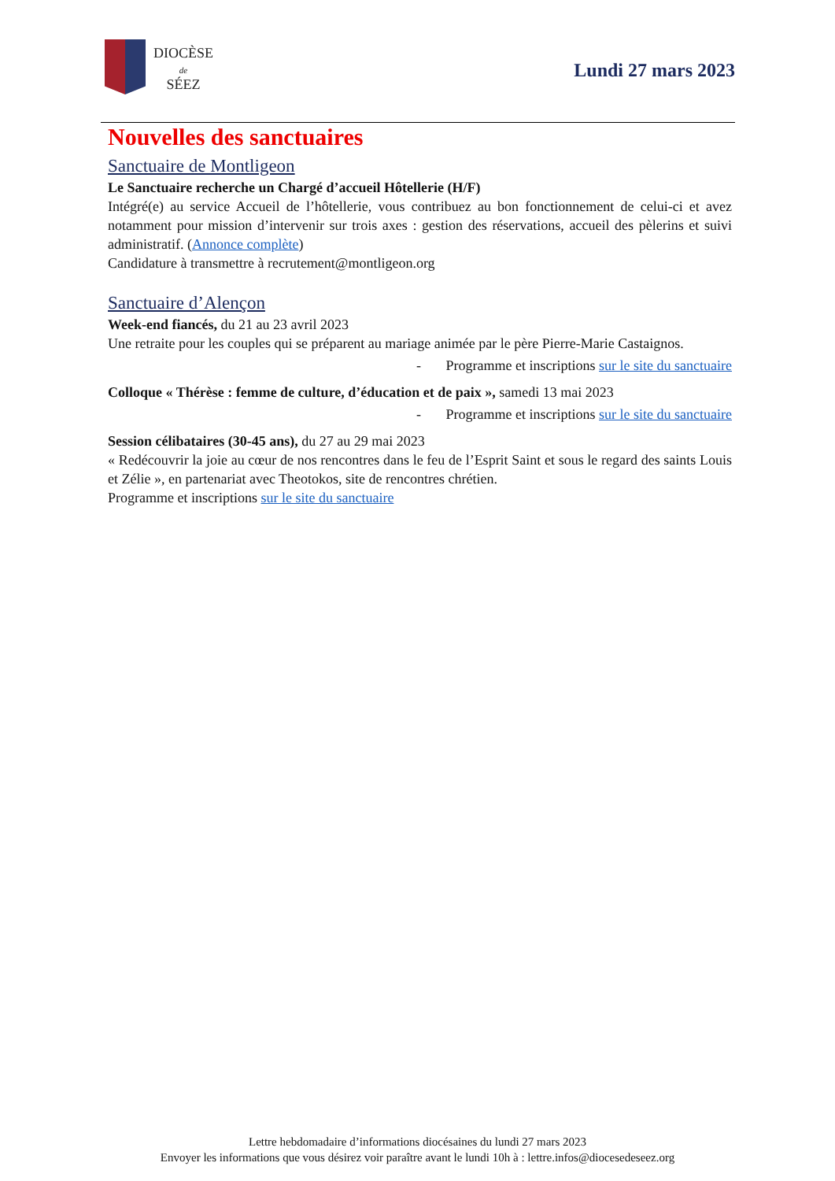DIOCÈSE
de
SÉEZ
Lundi 27 mars 2023
Nouvelles des sanctuaires
Sanctuaire de Montligeon
Le Sanctuaire recherche un Chargé d’accueil Hôtellerie (H/F)
Intégré(e) au service Accueil de l’hôtellerie, vous contribuez au bon fonctionnement de celui-ci et avez notamment pour mission d’intervenir sur trois axes : gestion des réservations, accueil des pèlerins et suivi administratif. (Annonce complète)
Candidature à transmettre à recrutement@montligeon.org
Sanctuaire d’Alençon
Week-end fiancés, du 21 au 23 avril 2023
Une retraite pour les couples qui se préparent au mariage animée par le père Pierre-Marie Castaignos.
- Programme et inscriptions sur le site du sanctuaire
Colloque « Thérèse : femme de culture, d’éducation et de paix », samedi 13 mai 2023
- Programme et inscriptions sur le site du sanctuaire
Session célibataires (30-45 ans), du 27 au 29 mai 2023
« Redécouvrir la joie au cœur de nos rencontres dans le feu de l’Esprit Saint et sous le regard des saints Louis et Zélie », en partenariat avec Theotokos, site de rencontres chrétien.
Programme et inscriptions sur le site du sanctuaire
Lettre hebdomadaire d’informations diocésaines du lundi 27 mars 2023
Envoyer les informations que vous désirez voir paraître avant le lundi 10h à : lettre.infos@diocesedeseez.org